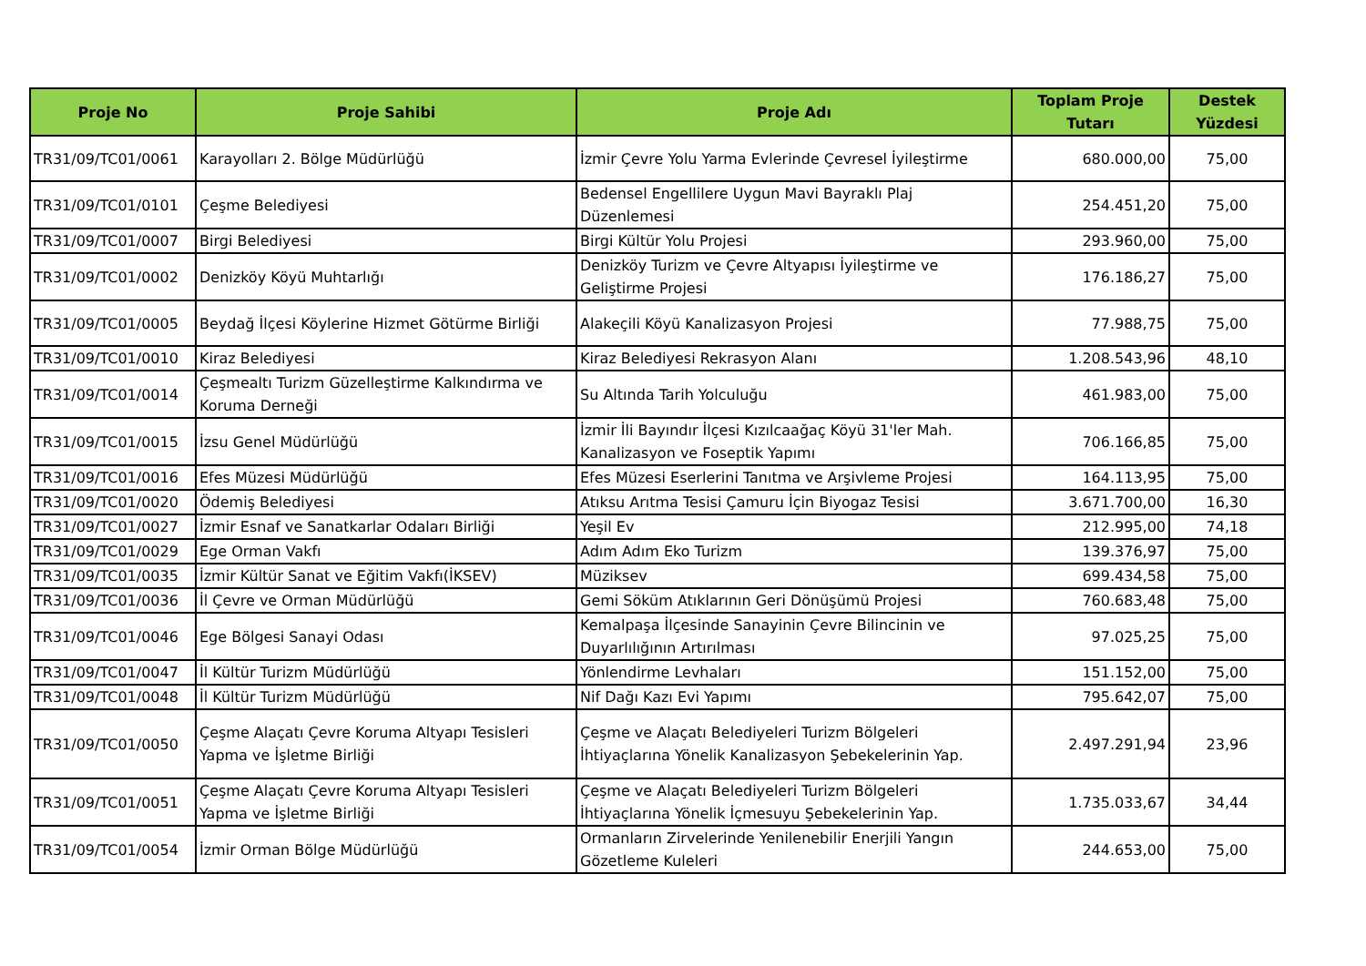| Proje No | Proje Sahibi | Proje Adı | Toplam Proje Tutarı | Destek Yüzdesi |
| --- | --- | --- | --- | --- |
| TR31/09/TC01/0061 | Karayolları 2. Bölge Müdürlüğü | İzmir Çevre Yolu Yarma Evlerinde Çevresel İyileştirme | 680.000,00 | 75,00 |
| TR31/09/TC01/0101 | Çeşme Belediyesi | Bedensel Engellilere Uygun Mavi Bayraklı Plaj Düzenlemesi | 254.451,20 | 75,00 |
| TR31/09/TC01/0007 | Birgi Belediyesi | Birgi Kültür Yolu Projesi | 293.960,00 | 75,00 |
| TR31/09/TC01/0002 | Denizköy Köyü Muhtarlığı | Denizköy Turizm ve Çevre Altyapısı İyileştirme ve Geliştirme Projesi | 176.186,27 | 75,00 |
| TR31/09/TC01/0005 | Beydağ İlçesi Köylerine Hizmet Götürme Birliği | Alakeçili Köyü Kanalizasyon Projesi | 77.988,75 | 75,00 |
| TR31/09/TC01/0010 | Kiraz Belediyesi | Kiraz Belediyesi Rekrasyon Alanı | 1.208.543,96 | 48,10 |
| TR31/09/TC01/0014 | Çeşmealtı Turizm Güzelleştirme Kalkındırma ve Koruma Derneği | Su Altında Tarih Yolculuğu | 461.983,00 | 75,00 |
| TR31/09/TC01/0015 | İzsu Genel Müdürlüğü | İzmir İli Bayındır İlçesi Kızılcaağaç Köyü 31'ler Mah. Kanalizasyon ve Foseptik Yapımı | 706.166,85 | 75,00 |
| TR31/09/TC01/0016 | Efes Müzesi Müdürlüğü | Efes Müzesi Eserlerini Tanıtma ve Arşivleme Projesi | 164.113,95 | 75,00 |
| TR31/09/TC01/0020 | Ödemiş Belediyesi | Atıksu Arıtma Tesisi Çamuru İçin Biyogaz Tesisi | 3.671.700,00 | 16,30 |
| TR31/09/TC01/0027 | İzmir Esnaf ve Sanatkarlar Odaları Birliği | Yeşil Ev | 212.995,00 | 74,18 |
| TR31/09/TC01/0029 | Ege Orman Vakfı | Adım Adım Eko Turizm | 139.376,97 | 75,00 |
| TR31/09/TC01/0035 | İzmir Kültür Sanat ve Eğitim Vakfı(İKSEV) | Müziksev | 699.434,58 | 75,00 |
| TR31/09/TC01/0036 | İl Çevre ve Orman Müdürlüğü | Gemi Söküm Atıklarının Geri Dönüşümü Projesi | 760.683,48 | 75,00 |
| TR31/09/TC01/0046 | Ege Bölgesi Sanayi Odası | Kemalpaşa İlçesinde Sanayinin Çevre Bilincinin ve Duyarlılığının Artırılması | 97.025,25 | 75,00 |
| TR31/09/TC01/0047 | İl Kültür Turizm Müdürlüğü | Yönlendirme Levhaları | 151.152,00 | 75,00 |
| TR31/09/TC01/0048 | İl Kültür Turizm Müdürlüğü | Nif Dağı Kazı Evi Yapımı | 795.642,07 | 75,00 |
| TR31/09/TC01/0050 | Çeşme Alaçatı Çevre Koruma Altyapı Tesisleri Yapma ve İşletme Birliği | Çeşme ve Alaçatı Belediyeleri Turizm Bölgeleri İhtiyaçlarına Yönelik Kanalizasyon Şebekelerinin Yap. | 2.497.291,94 | 23,96 |
| TR31/09/TC01/0051 | Çeşme Alaçatı Çevre Koruma Altyapı Tesisleri Yapma ve İşletme Birliği | Çeşme ve Alaçatı Belediyeleri Turizm Bölgeleri İhtiyaçlarına Yönelik İçmesuyu Şebekelerinin Yap. | 1.735.033,67 | 34,44 |
| TR31/09/TC01/0054 | İzmir Orman Bölge Müdürlüğü | Ormanların Zirvelerinde Yenilenebilir Enerjili Yangın Gözetleme Kuleleri | 244.653,00 | 75,00 |